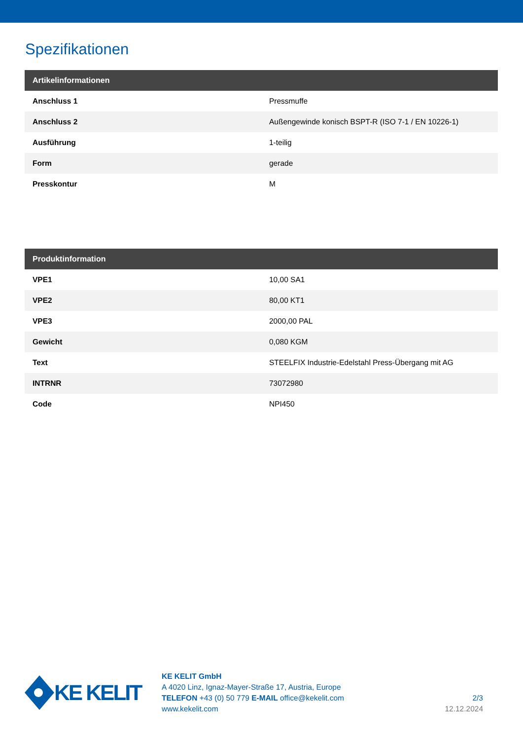Spezifikationen
| Artikelinformationen | |
| --- | --- |
| Anschluss 1 | Pressmuffe |
| Anschluss 2 | Außengewinde konisch BSPT-R (ISO 7-1 / EN 10226-1) |
| Ausführung | 1-teilig |
| Form | gerade |
| Presskontur | M |
| Produktinformation | |
| --- | --- |
| VPE1 | 10,00 SA1 |
| VPE2 | 80,00 KT1 |
| VPE3 | 2000,00 PAL |
| Gewicht | 0,080 KGM |
| Text | STEELFIX Industrie-Edelstahl Press-Übergang mit AG |
| INTRNR | 73072980 |
| Code | NPI450 |
KE KELIT
KE KELIT GmbH
A 4020 Linz, Ignaz-Mayer-Straße 17, Austria, Europe
TELEFON +43 (0) 50 779 E-MAIL office@kekelit.com
www.kekelit.com
2/3
12.12.2024